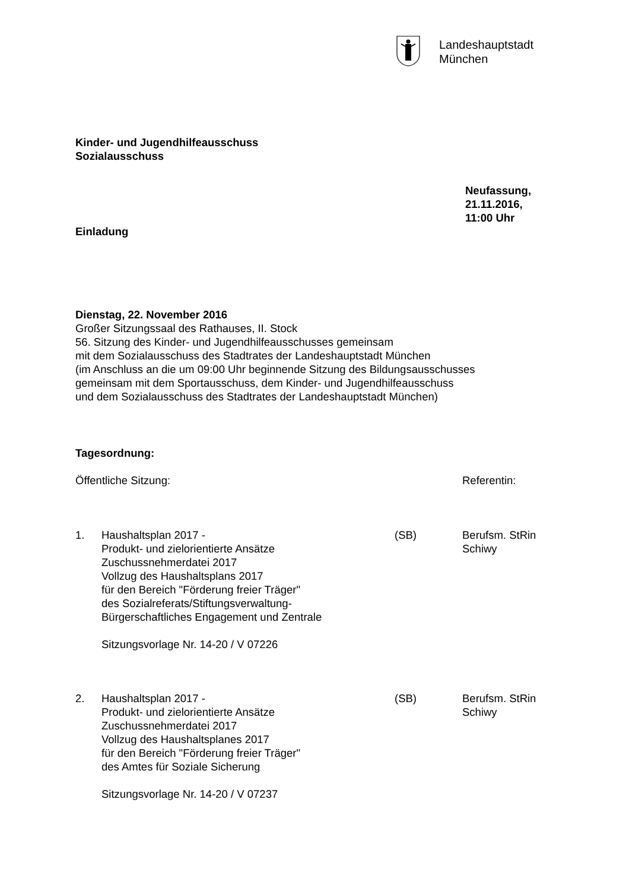Landeshauptstadt
München
Kinder- und Jugendhilfeausschuss
Sozialausschuss
Neufassung,
21.11.2016,
11:00 Uhr
Einladung
Dienstag, 22. November 2016
Großer Sitzungssaal des Rathauses, II. Stock
56. Sitzung des Kinder- und Jugendhilfeausschusses gemeinsam
mit dem Sozialausschuss des Stadtrates der Landeshauptstadt München
(im Anschluss an die um 09:00 Uhr beginnende Sitzung des Bildungsausschusses
gemeinsam mit dem Sportausschuss, dem Kinder- und Jugendhilfeausschuss
und dem Sozialausschuss des Stadtrates der Landeshauptstadt München)
Tagesordnung:
Öffentliche Sitzung: Referentin:
| 1. | Haushaltsplan 2017 - Produkt- und zielorientierte Ansätze Zuschussnehmerdatei 2017 Vollzug des Haushaltsplans 2017 für den Bereich "Förderung freier Träger" des Sozialreferats/Stiftungsverwaltung- Bürgerschaftliches Engagement und Zentrale Sitzungsvorlage Nr. 14-20 / V 07226 | (SB) | Berufsm. StRin Schiwy |
| 2. | Haushaltsplan 2017 - Produkt- und zielorientierte Ansätze Zuschussnehmerdatei 2017 Vollzug des Haushaltsplanes 2017 für den Bereich "Förderung freier Träger" des Amtes für Soziale Sicherung Sitzungsvorlage Nr. 14-20 / V 07237 | (SB) | Berufsm. StRin Schiwy |